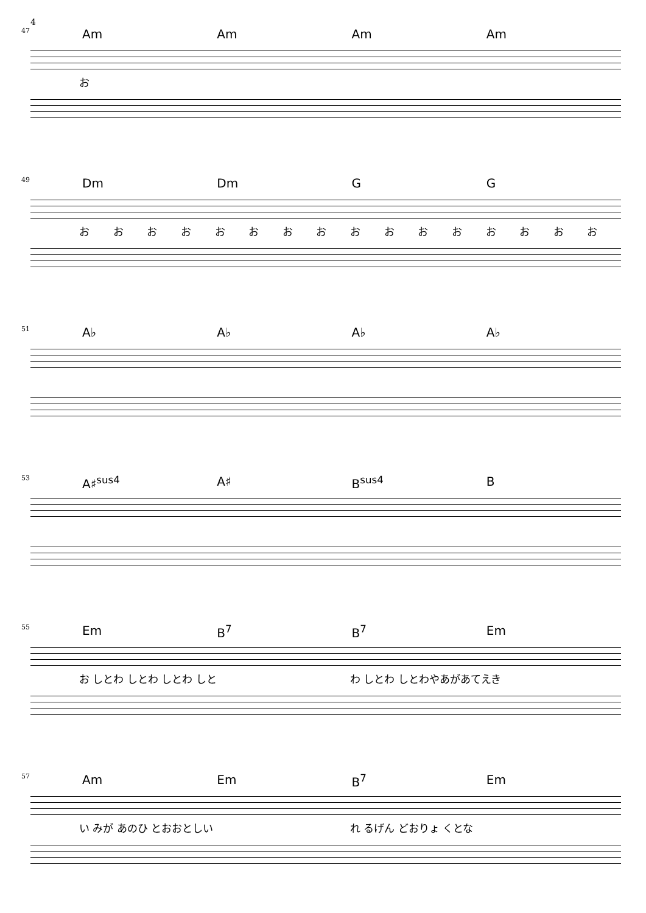4
47
Am Am Am Am
お
49
Dm Dm G G
おおおおおおおおおおおおおおおお
51
A♭ A♭ A♭ A♭
53
A♯<sup>sus4</sup> A♯ B<sup>sus4</sup> B
55
Em B<sup>7</sup> B<sup>7</sup> Em
お しとわ しとわ しとわ しと わ しとわ しとわやあがあてえき
57
Am Em B<sup>7</sup> Em
い みが あのひ とおおとしい れ るげん どおりょ くとな